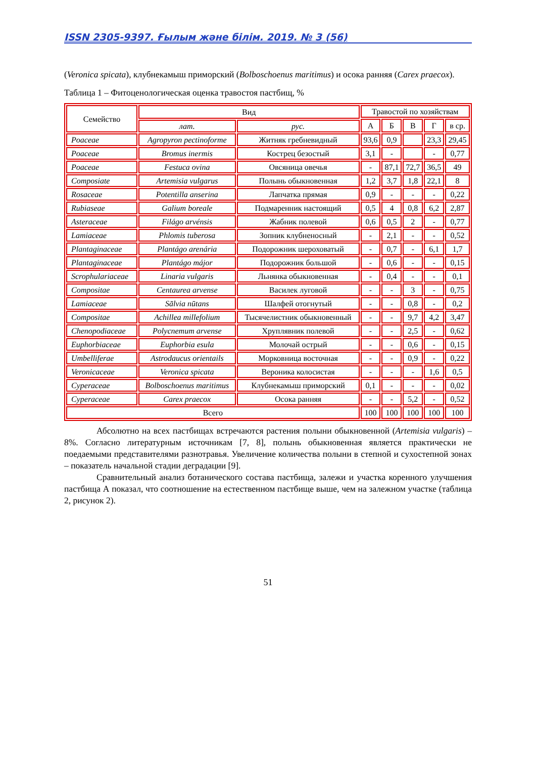ISSN 2305-9397. Ғылым және білім. 2019. № 3 (56)
(Veronica spicata), клубнекамыш приморский (Bolboschoenus maritimus) и осока ранняя (Carex praecox).
Таблица 1 – Фитоценологическая оценка травостоя пастбищ, %
| Семейство | Вид | | Травостой по хозяйствам | | | | |
| --- | --- | --- | --- | --- | --- | --- | --- |
| | | | А | Б | В | Г | в ср. |
| | лат. | рус. | | | | | |
| Poaceae | Agropyron pectinoforme | Житняк гребневидный | 93,6 | 0,9 | | 23,3 | 29,45 |
| Poaceae | Bromus inermis | Кострец безостый | 3,1 | - | | - | 0,77 |
| Poaceae | Festuca ovina | Овсяница овечья | - | 87,1 | 72,7 | 36,5 | 49 |
| Composiate | Artemisia vulgarus | Полынь обыкновенная | 1,2 | 3,7 | 1,8 | 22,1 | 8 |
| Rosaceae | Potentilla anserina | Лапчатка прямая | 0,9 | - | - | - | 0,22 |
| Rubiaseae | Galium boreale | Подмаренник настоящий | 0,5 | 4 | 0,8 | 6,2 | 2,87 |
| Asteraceae | Filágo arvénsis | Жабник полевой | 0,6 | 0,5 | 2 | - | 0,77 |
| Lamiaceae | Phlomis tuberosa | Зопник клубненосный | - | 2,1 | - | - | 0,52 |
| Plantaginaceae | Plantágo arenária | Подорожник шероховатый | - | 0,7 | - | 6,1 | 1,7 |
| Plantaginaceae | Plantágo májor | Подорожник большой | - | 0,6 | - | - | 0,15 |
| Scrophulariaceae | Linaria vulgaris | Льнянка обыкновенная | - | 0,4 | - | - | 0,1 |
| Compositae | Centaurea arvense | Василек луговой | - | - | 3 | - | 0,75 |
| Lamiaceae | Sālvia nūtans | Шалфей отогнутый | - | - | 0,8 | - | 0,2 |
| Compositae | Achillea millefolium | Тысячелистник обыкновенный | - | - | 9,7 | 4,2 | 3,47 |
| Chenopodiaceae | Polycnemum arvense | Хруплявник полевой | - | - | 2,5 | - | 0,62 |
| Euphorbiaceae | Euphorbia esula | Молочай острый | - | - | 0,6 | - | 0,15 |
| Umbelliferae | Astrodaucus orientails | Морковница восточная | - | - | 0,9 | - | 0,22 |
| Veronicaceae | Veronica spicata | Вероника колосистая | - | - | - | 1,6 | 0,5 |
| Cyperaceae | Bolboschoenus maritimus | Клубнекамыш приморский | 0,1 | - | - | - | 0,02 |
| Cyperaceae | Carex praecox | Осока ранняя | - | - | 5,2 | - | 0,52 |
| Всего | | | 100 | 100 | 100 | 100 | 100 |
Абсолютно на всех пастбищах встречаются растения полыни обыкновенной (Artemisia vulgaris) – 8%. Согласно литературным источникам [7, 8], полынь обыкновенная является практически не поедаемыми представителями разнотравья. Увеличение количества полыни в степной и сухостепной зонах – показатель начальной стадии деградации [9].
Сравнительный анализ ботанического состава пастбища, залежи и участка коренного улучшения пастбища А показал, что соотношение на естественном пастбище выше, чем на залежном участке (таблица 2, рисунок 2).
51